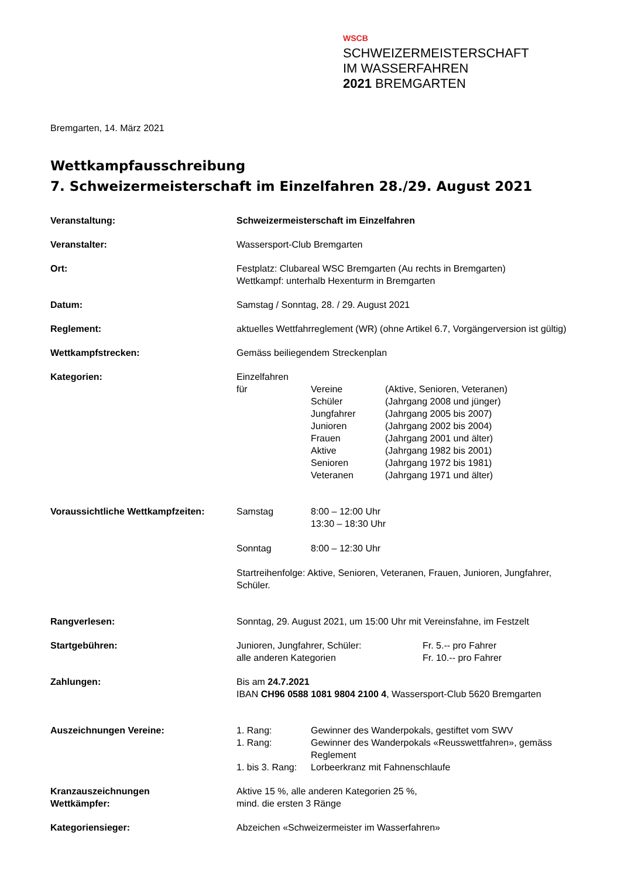WSCB
SCHWEIZERMEISTERSCHAFT
IM WASSERFAHREN
2021 BREMGARTEN
Bremgarten, 14. März 2021
Wettkampfausschreibung
7. Schweizermeisterschaft im Einzelfahren 28./29. August 2021
| Veranstaltung: | Schweizermeisterschaft im Einzelfahren |
| Veranstalter: | Wassersport-Club Bremgarten |
| Ort: | Festplatz: Clubareal WSC Bremgarten (Au rechts in Bremgarten) Wettkampf: unterhalb Hexenturm in Bremgarten |
| Datum: | Samstag / Sonntag, 28. / 29. August 2021 |
| Reglement: | aktuelles Wettfahrreglement (WR) (ohne Artikel 6.7, Vorgängerversion ist gültig) |
| Wettkampfstrecken: | Gemäss beiliegendem Streckenplan |
| Kategorien: | Einzelfahren / für / Vereine / (Aktive, Senioren, Veteranen) / / / Schüler / (Jahrgang 2008 und jünger) / / / Jungfahrer / (Jahrgang 2005 bis 2007) / / / Junioren / (Jahrgang 2002 bis 2004) / / / Frauen / (Jahrgang 2001 und älter) / / / Aktive / (Jahrgang 1982 bis 2001) / / / Senioren / (Jahrgang 1972 bis 1981) / / / Veteranen / (Jahrgang 1971 und älter) / |
| Voraussichtliche Wettkampfzeiten: | / Samstag / 8:00 – 12:00 Uhr 13:30 – 18:30 Uhr / / Sonntag / 8:00 – 12:30 Uhr / Startreihenfolge: Aktive, Senioren, Veteranen, Frauen, Junioren, Jungfahrer, Schüler. |
| Rangverlesen: | Sonntag, 29. August 2021, um 15:00 Uhr mit Vereinsfahne, im Festzelt |
| Startgebühren: | / Junioren, Jungfahrer, Schüler: / Fr. 5.-- pro Fahrer / / alle anderen Kategorien / Fr. 10.-- pro Fahrer / |
| Zahlungen: | Bis am 24.7.2021 IBAN CH96 0588 1081 9804 2100 4 , Wassersport-Club 5620 Bremgarten |
| Auszeichnungen Vereine: | / 1. Rang: / Gewinner des Wanderpokals, gestiftet vom SWV / / 1. Rang: / Gewinner des Wanderpokals «Reusswettfahren», gemäss Reglement / / 1. bis 3. Rang: / Lorbeerkranz mit Fahnenschlaufe / |
| Kranzauszeichnungen Wettkämpfer: | Aktive 15 %, alle anderen Kategorien 25 %, mind. die ersten 3 Ränge |
| Kategoriensieger: | Abzeichen «Schweizermeister im Wasserfahren» |